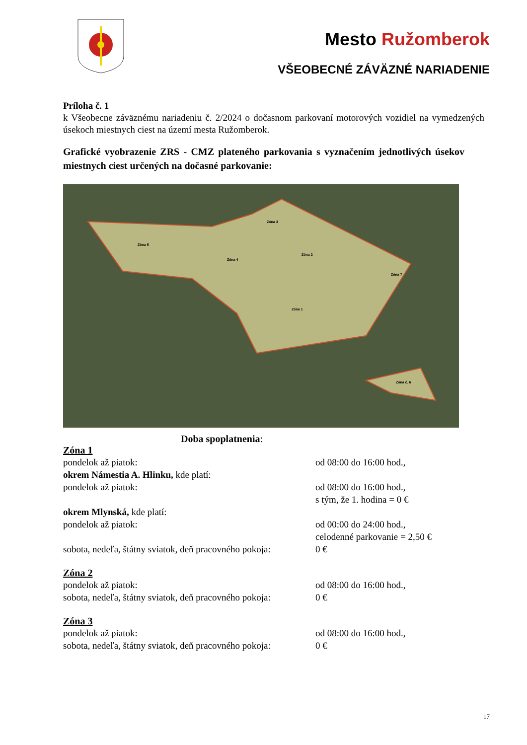Mesto Ružomberok
VŠEOBECNÉ ZÁVÄZNÉ NARIADENIE
Príloha č. 1
k Všeobecne záväznému nariadeniu č. 2/2024 o dočasnom parkovaní motorových vozidiel na vymedzených úsekoch miestnych ciest na území mesta Ružomberok.
Grafické vyobrazenie ZRS - CMZ plateného parkovania s vyznačením jednotlivých úsekov miestnych ciest určených na dočasné parkovanie:
Zóna 5
Zóna 3
Zóna 4
Zóna 2
Zóna 7
Zóna 1
Zóna č. 6
Doba spoplatnenia:
Zóna 1
pondelok až piatok: od 08:00 do 16:00 hod.,
okrem Námestia A. Hlinku, kde platí:
pondelok až piatok: od 08:00 do 16:00 hod.,
s tým, že 1. hodina = 0 €
okrem Mlynská, kde platí:
pondelok až piatok: od 00:00 do 24:00 hod.,
celodenné parkovanie = 2,50 €
sobota, nedeľa, štátny sviatok, deň pracovného pokoja:
0 €
Zóna 2
pondelok až piatok: od 08:00 do 16:00 hod.,
sobota, nedeľa, štátny sviatok, deň pracovného pokoja:
0 €
Zóna 3
pondelok až piatok: od 08:00 do 16:00 hod.,
sobota, nedeľa, štátny sviatok, deň pracovného pokoja:
0 €
17